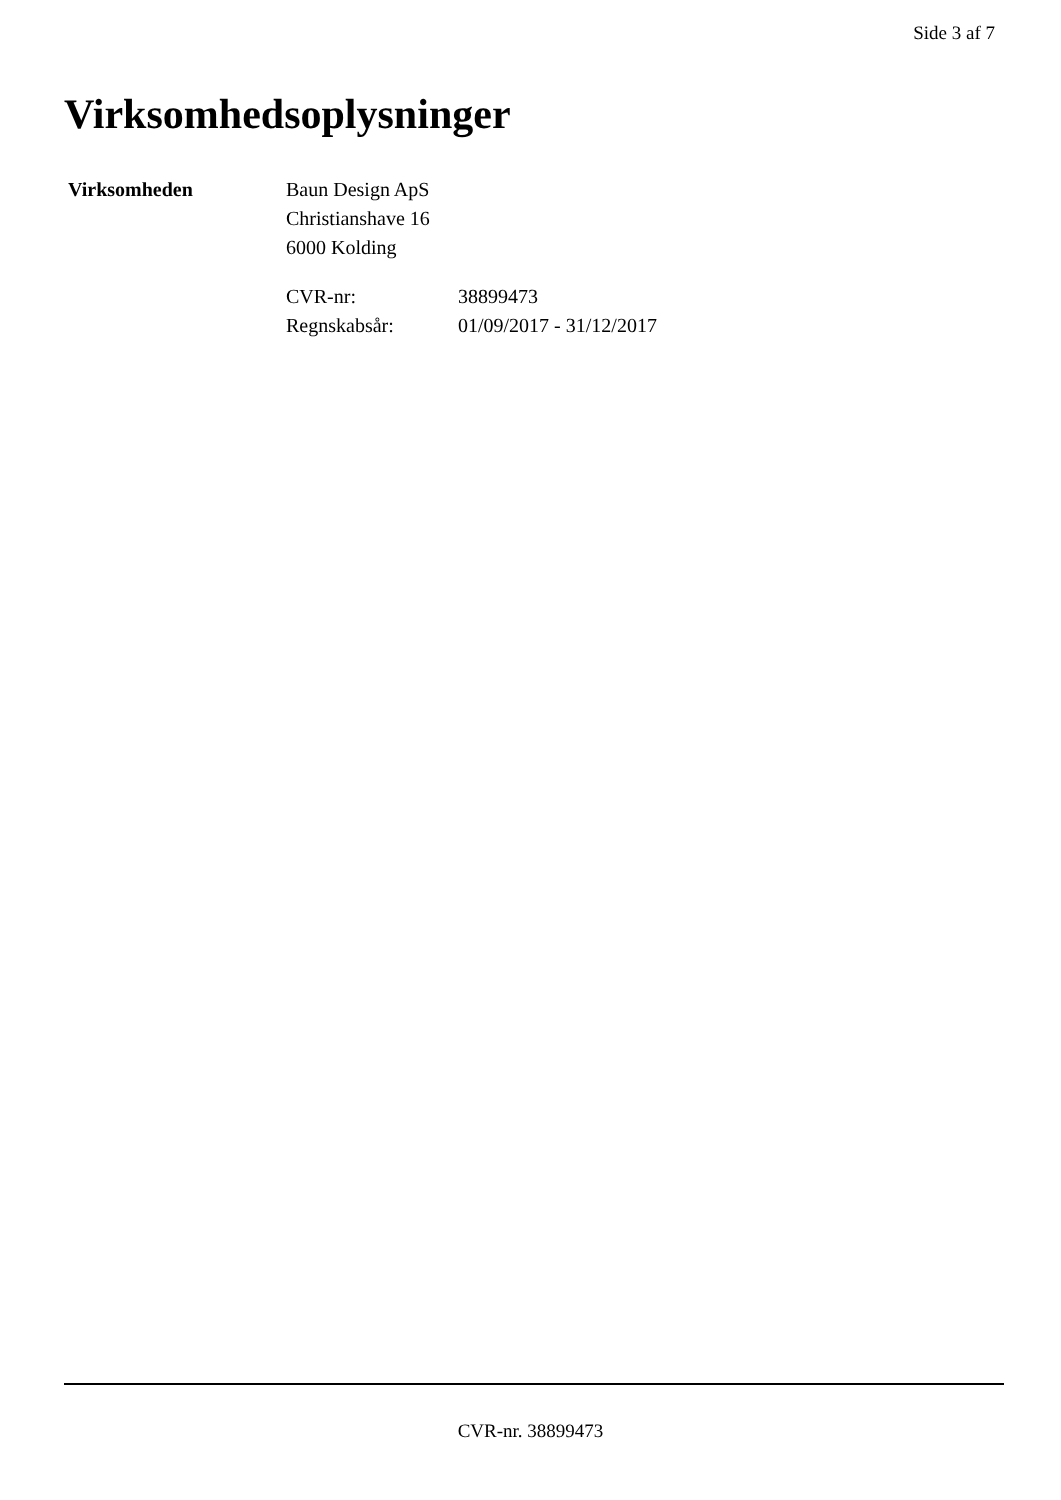Side 3 af 7
Virksomhedsoplysninger
Virksomheden Baun Design ApS
Christianshave 16
6000 Kolding
CVR-nr: 38899473
Regnskabsår: 01/09/2017 - 31/12/2017
CVR-nr. 38899473